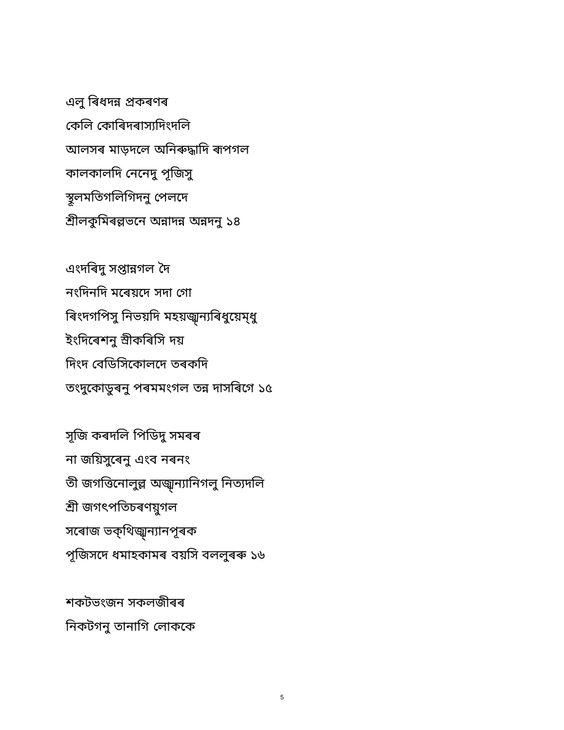এলু ৰিধদন্ন প্ৰকৰণৰ
কেলি কোৰিদৰাস্যদিংদলি
আলসৰ মাড়দলে অনিৰুদ্ধাদি ৰূপগল
কালকালদি নেনেদু পূজিসু
স্থূলমতিগলিগিদনু পেলদে
শ্ৰীলকুমিৰল্লভনে অন্নাদন্ন অন্নদনু ১৪
এংদৰিদু সপ্তান্নগল দৈ
নংদিনদি মৰেয়দে সদা গো
ৰিংদগপিসু নিভয়দি মহয়জ্ঝ্ন্যৰিধুয়েম্ধু
ইংদিৰেশনু স্ৰীকৰিসি দয়
দিংদ বেডিসিকোলদে তৰকদি
তংদুকোডুৰনু পৰমমংগল তন্ন দাসৰিগে ১৫
সূজি কৰদলি পিডিদু সমৰৰ
না জয়িসুৰেনু এংব নৰনং
তী জগত্তিনোলুল্ল অজ্ঝ্ন্যানিগলু নিত্যদলি
শ্ৰী জগৎপতিচৰণয়ুগল
সৰোজ ভক্থিজ্ঝ্ন্যানপূৰক
পূজিসদে ধমাহকামৰ বয়সি বললুৰৰু ১৬
শকটভংজন সকলজীৰৰ
নিকটগনু তানাগি লোককে
5